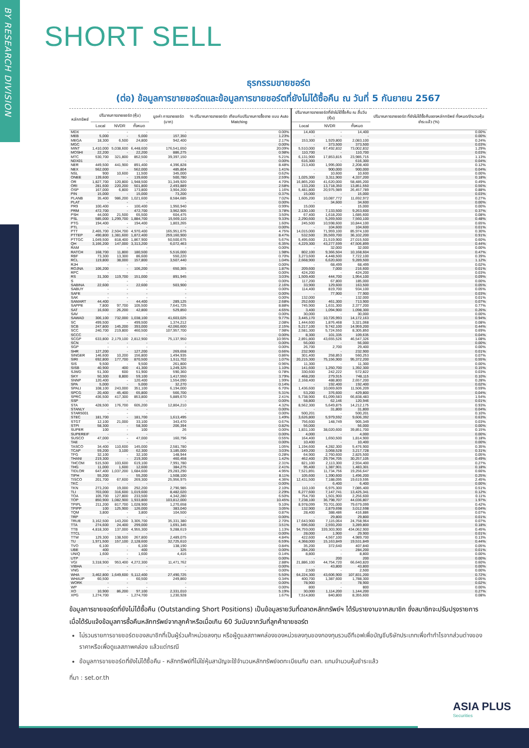BY RESEARCH DIVISION
SHORT SELL
ธุรกรรมขายชอร์ต
(ต่อ) ข้อมูลการขายชอร์ตและข้อมูลการขายชอร์ตที่ยังไม่ได้ซื้อคืน ณ วันที่ 5 กันยายน 2567
| หลักทรัพย์ | ปริมาณการขายชอร์ต (หุ้น) | | | มูลค่า การขายชอร์ต (บาท) | % ปริมาณการขายชอร์ต เทียบกับปริมาณการซื้อขาย แบบ Auto Matching | ปริมาณการขายชอร์ตที่ยังไม่ได้ซื้อคืน ณ สิ้นวัน (หุ้น) | | | ปริมาณการขายชอร์ต ที่ยังไม่ได้ซื้อคืนของหลักทรัพย์ ทั้งหมด/จำนวนหุ้นชำระแล้ว (%) |
| --- | --- | --- | --- | --- | --- | --- | --- | --- | --- |
| | Local | NVDR | ทั้งหมด | | | Local | NVDR | ทั้งหมด | |
| MDX | - | - | - | - | 0.00% | 14,400 | - | 14,400 | 0.00% |
| MEB | 5,000 | - | 5,000 | 157,350 | 1.23% | - | - | - | 0.00% |
| MEGA | 18,300 | 6,500 | 24,800 | 942,400 | 2.17% | 153,300 | 1,929,800 | 2,083,100 | 0.24% |
| MGC | - | - | - | - | 0.00% | - | 373,500 | 373,500 | 0.03% |
| MINT | 1,410,000 | 5,038,600 | 6,448,600 | 176,541,650 | 20.09% | 5,510,000 | 67,492,832 | 73,002,832 | 1.29% |
| MOSHI | 22,200 | - | 22,200 | 886,275 | 0.98% | 110,700 | - | 110,700 | 0.03% |
| MTC | 530,700 | 321,800 | 852,500 | 39,397,150 | 5.21% | 6,131,900 | 17,853,815 | 23,985,715 | 1.13% |
| NDX01 | - | - | - | - | 0.00% | 616,300 | - | 616,300 | 0.04% |
| NER | 449,500 | 441,900 | 891,400 | 4,396,828 | 8.48% | 213,400 | 1,995,000 | 2,208,400 | 0.12% |
| NEX | 562,000 | - | 562,000 | 485,804 | 1.41% | - | 900,000 | 900,000 | 0.04% |
| NSL | 900 | 10,600 | 11,500 | 345,000 | 0.62% | - | 10,600 | 10,600 | 0.00% |
| ONEE | 139,600 | - | 139,600 | 500,780 | 2.59% | 1,025,300 | 3,311,900 | 4,337,200 | 0.18% |
| OR | 1,827,700 | 120,800 | 1,948,500 | 31,349,920 | 4.70% | 16,865,200 | 41,620,000 | 58,485,200 | 0.49% |
| ORI | 281,600 | 220,200 | 501,800 | 2,493,889 | 2.58% | 133,200 | 13,718,350 | 13,851,550 | 0.56% |
| OSP | 167,000 | 6,800 | 173,800 | 3,904,200 | 1.16% | 5,481,800 | 20,975,989 | 26,457,789 | 0.88% |
| PIN | 15,000 | - | 15,000 | 73,200 | 0.37% | 15,000 | - | 15,000 | 0.03% |
| PLANB | 35,400 | 986,200 | 1,021,600 | 8,584,685 | 7.02% | 1,605,200 | 10,087,772 | 11,692,972 | 0.27% |
| PLAT | - | - | - | - | 0.00% | - | 34,600 | 34,600 | 0.00% |
| PR9 | 100,400 | - | 100,400 | 1,950,940 | 0.99% | 15,000 | - | 15,000 | 0.00% |
| PRM | 472,700 | - | 472,700 | 3,962,905 | 3.78% | 2,130,100 | 7,133,500 | 9,263,600 | 0.37% |
| PSH | 44,000 | 21,500 | 65,500 | 604,475 | 3.50% | 67,400 | 1,618,200 | 1,685,600 | 0.08% |
| PSL | 585,000 | 1,299,700 | 1,884,700 | 15,569,110 | 9.33% | 2,290,600 | 5,269,500 | 7,560,100 | 0.48% |
| PTG | 194,400 | - | 194,400 | 1,803,265 | 1.60% | 245,500 | 10,598,600 | 10,844,100 | 0.65% |
| PTL | - | - | - | - | 0.00% | - | 104,600 | 104,600 | 0.01% |
| PTT | 2,465,700 | 2,504,700 | 4,970,400 | 165,951,675 | 4.75% | 14,015,000 | 71,959,100 | 85,974,100 | 0.30% |
| PTTEP | 490,800 | 1,381,600 | 1,872,400 | 259,160,900 | 8.47% | 532,500 | 35,569,700 | 36,102,200 | 0.91% |
| PTTGC | 1,049,500 | 818,400 | 1,867,900 | 50,500,675 | 5.67% | 5,495,600 | 21,519,900 | 27,015,500 | 0.60% |
| QH | 3,166,200 | 147,000 | 3,313,200 | 6,072,463 | 6.35% | 4,229,300 | 43,277,599 | 47,506,899 | 0.44% |
| RAM | - | - | - | - | 0.00% | - | 32,000 | 32,000 | 0.00% |
| RATCH | 168,700 | 11,800 | 180,500 | 5,516,000 | 1.98% | 802,100 | 9,366,504 | 10,168,604 | 0.47% |
| RBF | 73,300 | 13,300 | 86,600 | 550,220 | 0.70% | 3,273,600 | 4,448,500 | 7,722,100 | 0.39% |
| RCL | 119,800 | 38,000 | 157,800 | 3,507,440 | 1.04% | 2,668,900 | 6,620,600 | 9,289,500 | 1.12% |
| RJH | - | - | - | - | 0.00% | - | 68,499 | 68,499 | 0.02% |
| ROJNA | 106,200 | - | 106,200 | 650,365 | 1.87% | 209,600 | 7,000 | 216,600 | 0.01% |
| RPC | - | - | - | - | 0.00% | 424,200 | - | 424,200 | 0.03% |
| RS | 31,300 | 119,700 | 151,000 | 891,945 | 3.03% | 1,509,400 | 444,700 | 1,954,100 | 0.09% |
| S | - | - | - | - | 0.00% | 117,200 | 67,800 | 185,000 | 0.00% |
| SABINA | 22,600 | - | 22,600 | 503,900 | 2.16% | 33,900 | 129,600 | 163,500 | 0.05% |
| SABUY | - | - | - | - | 0.00% | 114,400 | 819,700 | 934,100 | 0.05% |
| SAFE | - | - | - | - | 0.00% | - | 77,900 | 77,900 | 0.03% |
| SAK | - | - | - | - | 0.00% | 132,000 | - | 132,000 | 0.01% |
| SAMART | 44,400 | - | 44,400 | 289,125 | 2.68% | 252,600 | 461,300 | 713,900 | 0.07% |
| SAPPE | 7,800 | 97,700 | 105,500 | 7,641,725 | 8.88% | 745,900 | 1,631,300 | 2,377,200 | 0.77% |
| SAT | 16,600 | 26,200 | 42,800 | 529,850 | 4.65% | 3,400 | 1,094,900 | 1,098,300 | 0.26% |
| SAV | - | - | - | - | 0.00% | 30,000 | - | 30,000 | 0.00% |
| SAWAD | 306,100 | 732,000 | 1,038,100 | 41,603,025 | 9.77% | 3,445,170 | 10,726,993 | 14,172,163 | 0.94% |
| SC | 499,500 | - | 499,500 | 1,374,212 | 2.08% | 1,444,600 | 1,876,468 | 3,321,068 | 0.08% |
| SCB | 247,800 | 145,200 | 393,000 | 42,060,600 | 2.15% | 5,217,100 | 9,742,100 | 14,959,200 | 0.44% |
| SCC | 240,700 | 219,800 | 460,500 | 107,957,700 | 7.98% | 2,581,300 | 5,724,550 | 8,305,850 | 0.69% |
| SCCC | - | - | - | - | 0.00% | 8,300 | 101,335 | 109,635 | 0.04% |
| SCGP | 633,800 | 2,179,100 | 2,812,900 | 75,137,950 | 10.95% | 2,891,800 | 43,655,526 | 46,547,326 | 1.08% |
| SCN | - | - | - | - | 0.00% | 56,000 | - | 56,000 | 0.00% |
| SGP | - | - | - | - | 0.00% | 26,700 | 2,700 | 29,400 | 0.00% |
| SHR | 127,200 | - | 127,200 | 269,658 | 0.66% | 232,900 | - | 232,900 | 0.01% |
| SINGER | 146,600 | 10,200 | 156,800 | 1,494,935 | 0.86% | 301,400 | 258,853 | 560,253 | 0.07% |
| SIRI | 692,800 | 177,700 | 870,500 | 1,511,702 | 1.07% | 20,215,300 | 75,156,900 | 95,372,200 | 0.55% |
| SIS | 9,500 | - | 9,500 | 261,800 | 0.96% | 11,300 | - | 11,300 | 0.00% |
| SISB | 40,900 | 400 | 41,300 | 1,249,325 | 1.10% | 141,600 | 1,250,700 | 1,392,300 | 0.15% |
| SJWD | 51,300 | 600 | 51,900 | 590,360 | 0.78% | 330,600 | 242,222 | 572,822 | 0.03% |
| SKY | 50,300 | 8,800 | 59,100 | 1,417,550 | 3.79% | 468,200 | 279,915 | 748,115 | 0.10% |
| SNNP | 120,400 | - | 120,400 | 1,554,090 | 1.99% | 2,168,400 | 488,800 | 2,657,200 | 0.28% |
| SPA | 5,000 | - | 5,000 | 32,270 | 0.14% | - | 192,400 | 192,400 | 0.02% |
| SPALI | 108,100 | 243,000 | 351,100 | 6,194,000 | 6.70% | 1,436,600 | 10,069,609 | 11,506,209 | 0.59% |
| SPCG | 20,400 | 45,400 | 65,800 | 566,700 | 5.31% | 53,200 | 376,600 | 429,800 | 0.04% |
| SPRC | 436,500 | 417,300 | 853,800 | 5,889,670 | 2.41% | 5,738,900 | 61,099,583 | 66,838,483 | 1.54% |
| SSP | - | - | - | - | 0.00% | 58,800 | 62,146 | 120,946 | 0.01% |
| STA | 428,500 | 176,700 | 605,200 | 12,804,210 | 4.32% | 8,562,300 | 5,649,875 | 14,212,175 | 0.93% |
| STANLY | - | - | - | - | 0.00% | - | 31,800 | 31,800 | 0.04% |
| STAR5001 | - | - | - | - | 0.00% | 500,201 | - | 500,201 | 0.10% |
| STEC | 181,700 | - | 181,700 | 1,613,495 | 1.49% | 3,626,800 | 5,979,592 | 9,606,392 | 0.63% |
| STGT | 12,100 | 21,000 | 33,100 | 343,470 | 0.67% | 756,600 | 148,749 | 905,349 | 0.03% |
| STPI | 58,300 | - | 58,300 | 206,394 | 0.82% | 56,000 | - | 56,000 | 0.00% |
| SUPER | 100 | - | 100 | 26 | 0.00% | 1,831,100 | 38,020,600 | 39,851,700 | 0.15% |
| SUPEREIF | - | - | - | - | 0.00% | 4,000 | - | 4,000 | 0.00% |
| SUSCO | 47,000 | - | 47,000 | 160,796 | 0.55% | 164,400 | 1,650,500 | 1,814,900 | 0.18% |
| TAE | - | - | - | - | 0.00% | 10,400 | - | 10,400 | 0.00% |
| TASCO | 34,400 | 110,600 | 145,000 | 2,581,780 | 1.05% | 1,194,600 | 4,282,300 | 5,476,900 | 0.35% |
| TCAP | 59,200 | 3,100 | 62,300 | 3,185,000 | 3.03% | 149,200 | 3,068,528 | 3,217,728 | 0.31% |
| TFG | 32,100 | - | 32,100 | 148,944 | 0.28% | 64,900 | 2,760,600 | 2,825,500 | 0.05% |
| THANI | 219,300 | - | 219,300 | 460,458 | 1.42% | 462,400 | 29,794,705 | 30,257,105 | 0.49% |
| THCOM | 515,500 | 103,600 | 619,100 | 7,991,780 | 2.31% | 821,100 | 2,113,300 | 2,934,400 | 0.27% |
| THG | 11,000 | 1,600 | 12,600 | 384,275 | 2.41% | 95,400 | 1,387,901 | 1,483,301 | 0.18% |
| TIDLOR | 647,400 | 1,037,200 | 1,684,600 | 29,283,290 | 4.95% | 7,521,891 | 11,734,756 | 19,256,647 | 0.66% |
| TIPH | 55,200 | - | 55,200 | 1,508,100 | 8.11% | 105,600 | 1,390,600 | 1,496,200 | 0.25% |
| TISCO | 201,700 | 67,600 | 269,300 | 25,956,975 | 4.36% | 12,431,500 | 7,188,095 | 19,619,595 | 2.45% |
| TKC | - | - | - | - | 0.00% | - | 6,400 | 6,400 | 0.00% |
| TKN | 273,200 | 19,000 | 292,200 | 2,790,985 | 2.10% | 110,100 | 6,975,300 | 7,085,400 | 0.51% |
| TLI | 703,000 | 316,600 | 1,019,600 | 8,482,020 | 2.29% | 6,277,600 | 7,147,741 | 13,425,341 | 0.12% |
| TOA | 105,700 | 127,800 | 233,500 | 4,342,280 | 6.50% | 754,700 | 1,501,900 | 2,256,600 | 0.11% |
| TOP | 850,900 | 1,082,900 | 1,933,800 | 103,812,000 | 10.45% | 7,238,100 | 36,798,707 | 44,036,807 | 1.97% |
| TPIPL | 211,200 | 817,700 | 1,028,900 | 1,270,658 | 9.10% | 8,978,099 | 70,701,000 | 79,679,099 | 0.42% |
| TPIPP | 100 | 125,900 | 126,000 | 383,040 | 3.05% | 132,900 | 2,879,698 | 3,012,598 | 0.04% |
| TQM | 3,800 | - | 3,800 | 104,500 | 0.87% | 28,400 | 388,486 | 416,886 | 0.07% |
| TRP | - | - | - | - | 0.00% | - | 29,800 | 29,800 | 0.01% |
| TRUE | 3,162,500 | 143,200 | 3,305,700 | 35,331,380 | 2.70% | 17,643,900 | 7,115,064 | 24,758,964 | 0.07% |
| TTA | 274,600 | 24,400 | 299,000 | 1,691,345 | 3.51% | 696,600 | 2,593,200 | 3,289,800 | 0.18% |
| TTB | 4,818,300 | 137,000 | 4,955,300 | 9,288,619 | 1.13% | 94,759,000 | 339,303,900 | 434,062,900 | 0.45% |
| TTCL | - | - | - | - | 0.00% | 28,000 | 1,900 | 29,900 | 0.01% |
| TTW | 129,300 | 138,500 | 267,800 | 2,489,075 | 4.84% | 422,600 | 4,567,100 | 4,989,700 | 0.13% |
| TU | 1,971,500 | 157,100 | 2,128,600 | 32,725,610 | 6.59% | 4,368,000 | 15,163,849 | 19,531,849 | 0.44% |
| TVO | 6,100 | - | 6,100 | 138,190 | 0.84% | 35,200 | 372,640 | 407,840 | 0.05% |
| UBE | 400 | - | 400 | 325 | 0.00% | 284,200 | - | 284,200 | 0.01% |
| UNIQ | 1,600 | - | 1,600 | 4,416 | 0.14% | 8,800 | - | 8,800 | 0.00% |
| UTP | - | - | - | - | 0.00% | - | 200 | 200 | 0.00% |
| VGI | 3,318,900 | 953,400 | 4,272,300 | 11,471,762 | 2.88% | 21,886,100 | 44,754,720 | 66,640,820 | 0.60% |
| VIBHA | - | - | - | - | 0.00% | - | 43,800 | 43,800 | 0.00% |
| VNG | - | - | - | - | 0.00% | 2,500 | - | 2,500 | 0.00% |
| WHA | 3,462,800 | 1,649,600 | 5,112,400 | 27,490,725 | 5.50% | 64,224,300 | 43,606,900 | 107,831,200 | 0.72% |
| WHAUP | 60,500 | - | 60,500 | 249,860 | 0.34% | 400,700 | 1,387,600 | 1,788,300 | 0.05% |
| WORK | - | - | - | - | 0.00% | 78,900 | - | 78,900 | 0.02% |
| WP | - | - | - | - | 0.00% | 800 | - | 800 | 0.00% |
| XO | 10,900 | 86,200 | 97,100 | 2,331,010 | 5.19% | 30,000 | 1,114,200 | 1,144,200 | 0.27% |
| XPG | 1,274,700 | - | 1,274,700 | 1,230,928 | 1.67% | 7,514,800 | 840,800 | 8,355,600 | 0.08% |
ข้อมูลการขายชอร์ตที่ยังไม่ได้ซื้อคืน (Outstanding Short Positions) เป็นข้อมูลรายวันที่ตลาดหลักทรัพย์ฯ ได้รับรายงานจากสมาชิก ซึ่งสมาชิกจะปรับปรุงรายการเมื่อได้รับแจ้งข้อมูลการซื้อคืนหลักทรัพย์จากลูกค้าหรือเมื่อเกิน 60 วันนับจากวันที่ลูกค้าขายชอร์ต
ไม่รวมรายการขายชอร์ตของสมาชิกที่เป็นผู้ร่วมค้าหน่วยลงทุน หรือผู้ดูแลสภาพคล่องของหน่วยลงทุนของกองทุนรวมอีทีเอฟเพื่อบัญชีบริษัทประเภทเพื่อทำกำไรจากส่วนต่างของราคาหรือเพื่อดูแลสภาพคล่อง แล้วแต่กรณี
ข้อมูลการขายชอร์ตที่ยังไม่ได้ซื้อคืน - หลักทรัพย์ที่ไม่ใช่หุ้นสามัญจะใช้จำนวนหลักทรัพย์จดทะเบียนกับ ตลท. แทนจำนวนหุ้นชำระแล้ว
ที่มา : set.or.th
ASIA PLUS
Securities